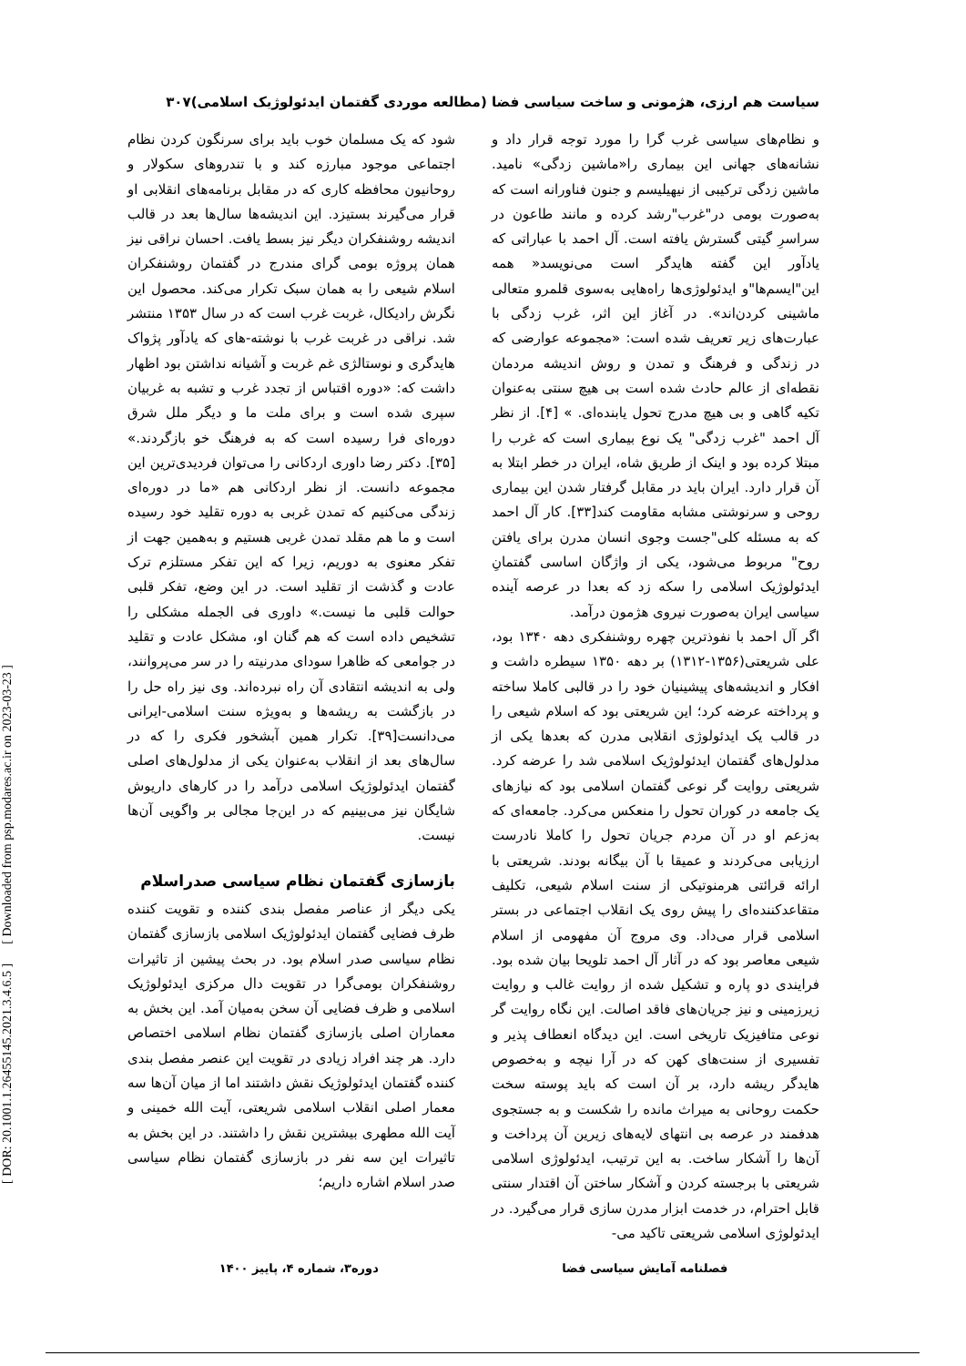سیاست هم ارزی، هژمونی و ساخت سیاسی فضا (مطالعه موردی گفتمان ایدئولوژیک اسلامی)۳۰۷
و نظام‌های سیاسی غرب گرا را مورد توجه قرار داد و نشانه‌های جهانی این بیماری را«ماشین زدگی» نامید. ماشین زدگی ترکیبی از نیهیلیسم و جنون فناورانه است که به‌صورت بومی در"غرب"رشد کرده و مانند طاعون در سراسرِ گیتی گسترش یافته است. آل احمد با عباراتی که یادآور این گفته هایدگر است می‌نویسد« همه این"ایسم‌ها"و ایدئولوژی‌ها راه‌هایی به‌سوی قلمرو متعالی ماشینی کردن‌اند». در آغاز این اثر، غرب زدگی با عبارت‌های زیر تعریف شده است: «مجموعه عوارضی که در زندگی و فرهنگ و تمدن و روش اندیشه مردمان نقطه‌ای از عالم حادث شده است بی هیچ سنتی به‌عنوان تکیه گاهی و بی هیچ مدرج تحول یابنده‌ای. » [۴]. از نظر آل احمد "غرب زدگی" یک نوع بیماری است که غرب را مبتلا کرده بود و اینک از طریق شاه، ایران در خطر ابتلا به آن قرار دارد. ایران باید در مقابل گرفتار شدن این بیماری روحی و سرنوشتی مشابه مقاومت کند[۳۳]. کار آل احمد که به مسئله کلی"جست وجوی انسان مدرن برای یافتن روح" مربوط می‌شود، یکی از واژگان اساسی گفتمانِ ایدئولوژیک اسلامی را سکه زد که بعدا در عرصه آینده سیاسی ایران به‌صورت نیروی هژمون درآمد.
اگر آل احمد با نفوذترین چهره روشنفکری دهه ۱۳۴۰ بود، علی شریعتی(۱۳۵۶-۱۳۱۲) بر دهه ۱۳۵۰ سیطره داشت و افکار و اندیشه‌های پیشینیان خود را در قالبی کاملا ساخته و پرداخته عرضه کرد؛ این شریعتی بود که اسلام شیعی را در قالب یک ایدئولوژی انقلابی مدرن که بعدها یکی از مدلول‌های گفتمان ایدئولوژیک اسلامی شد را عرضه کرد. شریعتی روایت گر نوعی گفتمان اسلامی بود که نیازهای یک جامعه در کوران تحول را منعکس می‌کرد. جامعه‌ای که به‌زعم او در آن مردم جریان تحول را کاملا نادرست ارزیابی می‌کردند و عمیقا با آن بیگانه بودند. شریعتی با ارائه قرائتی هرمنوتیکی از سنت اسلام شیعی، تکلیف متقاعدکننده‌ای را پیش روی یک انقلاب اجتماعی در بستر اسلامی قرار می‌داد. وی مروج آن مفهومی از اسلام شیعی معاصر بود که در آثار آل احمد تلویحا بیان شده بود. فرایندی دو پاره و تشکیل شده از روایت غالب و روایت زیرزمینی و نیز جریان‌های فاقد اصالت. این نگاه روایت گر نوعی متافیزیک تاریخی است. این دیدگاه انعطاف پذیر و تفسیری از سنت‌های کهن که در آرا نیچه و به‌خصوص هایدگر ریشه دارد، بر آن است که باید پوسته سخت حکمت روحانی به میراث مانده را شکست و به جستجوی هدفمند در عرصه بی انتهای لایه‌های زیرین آن پرداخت و آن‌ها را آشکار ساخت. به این ترتیب، ایدئولوژی اسلامی شریعتی با برجسته کردن و آشکار ساختن آن اقتدار سنتی قابل احترام، در خدمت ابزار مدرن سازی قرار می‌گیرد. در ایدئولوژی اسلامی شریعتی تاکید می-
شود که یک مسلمان خوب باید برای سرنگون کردن نظام اجتماعی موجود مبارزه کند و با تندروهای سکولار و روحانیون محافظه کاری که در مقابل برنامه‌های انقلابی او قرار می‌گیرند بستیزد. این اندیشه‌ها سال‌ها بعد در قالب اندیشه روشنفکران دیگر نیز بسط یافت. احسان نراقی نیز همان پروژه بومی گرای مندرج در گفتمان روشنفکران اسلام شیعی را به همان سبک تکرار می‌کند. محصول این نگرش رادیکال، غربت غرب است که در سال ۱۳۵۳ منتشر شد. نراقی در غربت غرب با نوشته-های که یادآور پژواک هایدگری و نوستالژی غم غربت و آشیانه نداشتن بود اظهار داشت که: «دوره اقتباس از تجدد غرب و تشبه به غربیان سپری شده است و برای ملت ما و دیگر ملل شرق دوره‌ای فرا رسیده است که به فرهنگ خو بازگردند.» [۳۵]. دکتر رضا داوری اردکانی را می‌توان فردیدی‌ترین این مجموعه دانست. از نظر اردکانی هم «ما در دوره‌ای زندگی می‌کنیم که تمدن غربی به دوره تقلید خود رسیده است و ما هم مقلد تمدن غربی هستیم و به‌همین جهت از تفکر معنوی به دوریم، زیرا که این تفکر مستلزم ترک عادت و گذشت از تقلید است. در این وضع، تفکر قلبی حوالت قلبی ما نیست.» داوری فی الجمله مشکلی را تشخیص داده است که هم گنان او، مشکل عادت و تقلید در جوامعی که ظاهرا سودای مدرنیته را در سر می‌پروانند، ولی به اندیشه انتقادی آن راه نبرده‌اند. وی نیز راه حل را در بازگشت به ریشه‌ها و به‌ویژه سنت اسلامی-ایرانی می‌دانست[۳۹]. تکرار همین آبشخور فکری را که در سال‌های بعد از انقلاب به‌عنوان یکی از مدلول‌های اصلی گفتمان ایدئولوژیک اسلامی درآمد را در کارهای داریوش شایگان نیز می‌بینیم که در این‌جا مجالی بر واگویی آن‌ها نیست.
بازسازی گفتمان نظام سیاسی صدراسلام
یکی دیگر از عناصر مفصل بندی کننده و تقویت کننده ظرف فضایی گفتمان ایدئولوژیک اسلامی بازسازی گفتمان نظام سیاسی صدر اسلام بود. در بحث پیشین از تاثیرات روشنفکران بومی‌گرا در تقویت دال مرکزی ایدئولوژیک اسلامی و ظرف فضایی آن سخن به‌میان آمد. این بخش به معماران اصلی بازسازی گفتمان نظام اسلامی اختصاص دارد. هر چند افراد زیادی در تقویت این عنصر مفصل بندی کننده گفتمان ایدئولوژیک نقش داشتند اما از میان آن‌ها سه معمار اصلی انقلاب اسلامی شریعتی، آیت الله خمینی و آیت الله مطهری بیشترین نقش را داشتند. در این بخش به تاثیرات این سه نفر در بازسازی گفتمان نظام سیاسی صدر اسلام اشاره داریم؛
فصلنامه آمایش سیاسی فضا دوره۳، شماره ۴، پاییز ۱۴۰۰
[ DOR: 20.1001.1.26455145.2021.3.4.6.5 ] [ Downloaded from psp.modares.ac.ir on 2023-03-23 ]